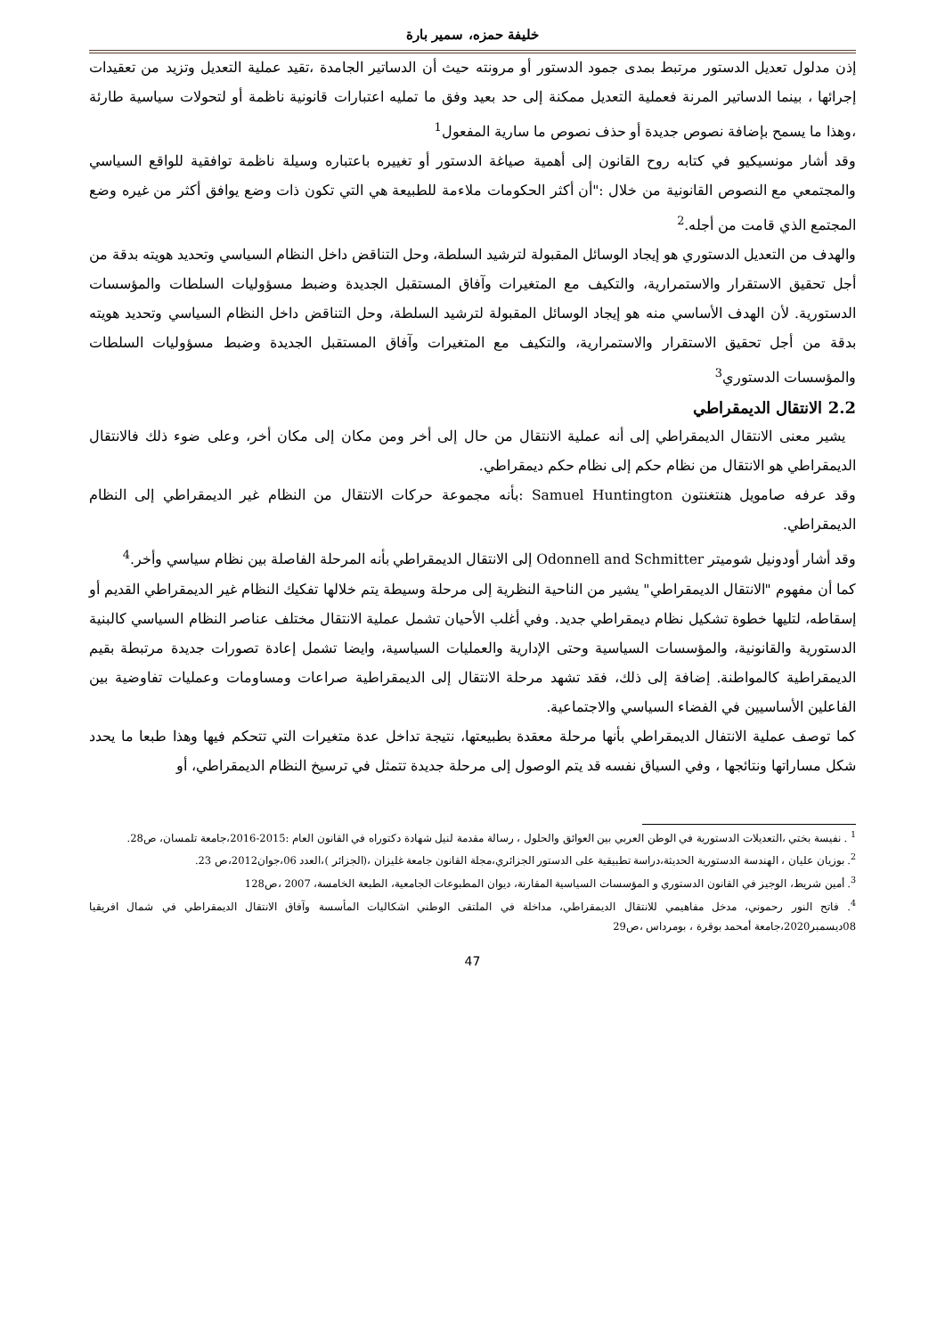خليفة حمزه، سمير بارة
إذن مدلول تعديل الدستور مرتبط بمدى جمود الدستور أو مرونته حيث أن الدساتير الجامدة ،تقيد عملية التعديل وتزيد من تعقيدات إجرائها ، بينما الدساتير المرنة فعملية التعديل ممكنة إلى حد بعيد وفق ما تمليه اعتبارات قانونية ناظمة أو لتحولات سياسية طارئة ،وهذا ما يسمح بإضافة نصوص جديدة أو حذف نصوص ما سارية المفعول<sup>1</sup>
وقد أشار مونسيكيو في كتابه روح القانون إلى أهمية صياغة الدستور أو تغييره باعتباره وسيلة ناظمة توافقية للواقع السياسي والمجتمعي مع النصوص القانونية من خلال :"أن أكثر الحكومات ملاءمة للطبيعة هي التي تكون ذات وضع يوافق أكثر من غيره وضع المجتمع الذي قامت من أجله.<sup>2</sup>
والهدف من التعديل الدستوري هو إيجاد الوسائل المقبولة لترشيد السلطة، وحل التناقض داخل النظام السياسي وتحديد هويته بدقة من أجل تحقيق الاستقرار والاستمرارية، والتكيف مع المتغيرات وآفاق المستقبل الجديدة وضبط مسؤوليات السلطات والمؤسسات الدستورية. لأن الهدف الأساسي منه هو إيجاد الوسائل المقبولة لترشيد السلطة، وحل التناقض داخل النظام السياسي وتحديد هويته بدقة من أجل تحقيق الاستقرار والاستمرارية، والتكيف مع المتغيرات وآفاق المستقبل الجديدة وضبط مسؤوليات السلطات والمؤسسات الدستوري<sup>3</sup>
2.2 الانتقال الديمقراطي
يشير معنى الانتقال الديمقراطي إلى أنه عملية الانتقال من حال إلى أخر ومن مكان إلى مكان أخر، وعلى ضوء ذلك فالانتقال الديمقراطي هو الانتقال من نظام حكم إلى نظام حكم ديمقراطي.
وقد عرفه صامويل هنتغنتون Samuel Huntington :بأنه مجموعة حركات الانتقال من النظام غير الديمقراطي إلى النظام الديمقراطي.
وقد أشار أودونيل شوميتر Odonnell and Schmitter إلى الانتقال الديمقراطي بأنه المرحلة الفاصلة بين نظام سياسي وأخر.<sup>4</sup>
كما أن مفهوم "الانتقال الديمقراطي" يشير من الناحية النظرية إلى مرحلة وسيطة يتم خلالها تفكيك النظام غير الديمقراطي القديم أو إسقاطه، لتليها خطوة تشكيل نظام ديمقراطي جديد. وفي أغلب الأحيان تشمل عملية الانتقال مختلف عناصر النظام السياسي كالبنية الدستورية والقانونية، والمؤسسات السياسية وحتى الإدارية والعمليات السياسية، وايضا تشمل إعادة تصورات جديدة مرتبطة بقيم الديمقراطية كالمواطنة. إضافة إلى ذلك، فقد تشهد مرحلة الانتقال إلى الديمقراطية صراعات ومساومات وعمليات تفاوضية بين الفاعلين الأساسيين في الفضاء السياسي والاجتماعية.
كما توصف عملية الانتفال الديمقراطي بأنها مرحلة معقدة بطبيعتها، نتيجة تداخل عدة متغيرات التي تتحكم فيها وهذا طبعا ما يحدد شكل مساراتها ونتائجها ، وفي السياق نفسه قد يتم الوصول إلى مرحلة جديدة تتمثل في ترسيخ النظام الديمقراطي، أو
<sup>1</sup> . نفيسة بختي ،التعديلات الدستورية في الوطن العربي بين العوائق والحلول ، رسالة مقدمة لنيل شهادة دكتوراه في القانون العام :2015-2016،جامعة تلمسان، ص28.
<sup>2</sup>. بوزيان عليان ، الهندسة الدستورية الحديثة،دراسة تطبيقية على الدستور الجزائري،مجلة القانون جامعة غليزان ،(الجزائر )،العدد 06،جوان2012،ص 23.
<sup>3</sup>. أمين شريط، الوجيز في القانون الدستوري و المؤسسات السياسية المقارنة، ديوان المطبوعات الجامعية، الطبعة الخامسة، 2007 ،ص128
<sup>4</sup>. فاتح النور رحموني، مدخل مفاهيمي للانتقال الديمقراطي، مداخلة في الملتقى الوطني اشكاليات المأسسة وآفاق الانتقال الديمقراطي في شمال افريقيا 08ديسمبر2020،جامعة أمحمد بوقرة ، بومرداس ،ص29
47